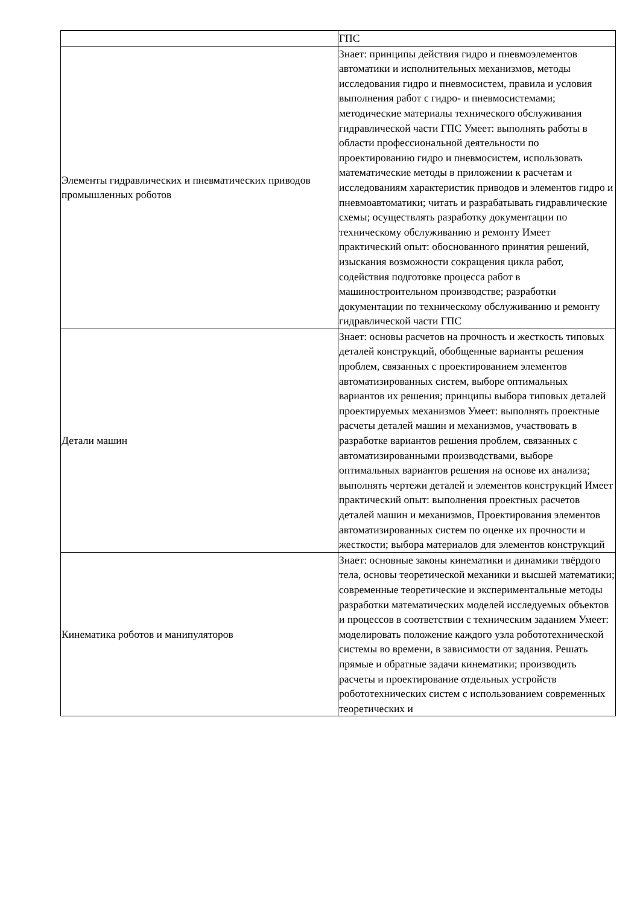| | ГПС |
| Элементы гидравлических и пневматических приводов промышленных роботов | Знает: принципы действия гидро и пневмоэлементов автоматики и исполнительных механизмов, методы исследования гидро и пневмосистем, правила и условия выполнения работ с гидро- и пневмосистемами; методические материалы технического обслуживания гидравлической части ГПС Умеет: выполнять работы в области профессиональной деятельности по проектированию гидро и пневмосистем, использовать математические методы в приложении к расчетам и исследованиям характеристик приводов и элементов гидро и пневмоавтоматики; читать и разрабатывать гидравлические схемы; осуществлять разработку документации по техническому обслуживанию и ремонту Имеет практический опыт: обоснованного принятия решений, изыскания возможности сокращения цикла работ, содействия подготовке процесса работ в машиностроительном производстве; разработки документации по техническому обслуживанию и ремонту гидравлической части ГПС |
| Детали машин | Знает: основы расчетов на прочность и жесткость типовых деталей конструкций, обобщенные варианты решения проблем, связанных с проектированием элементов автоматизированных систем, выборе оптимальных вариантов их решения; принципы выбора типовых деталей проектируемых механизмов Умеет: выполнять проектные расчеты деталей машин и механизмов, участвовать в разработке вариантов решения проблем, связанных с автоматизированными производствами, выборе оптимальных вариантов решения на основе их анализа; выполнять чертежи деталей и элементов конструкций Имеет практический опыт: выполнения проектных расчетов деталей машин и механизмов, Проектирования элементов автоматизированных систем по оценке их прочности и жесткости; выбора материалов для элементов конструкций |
| Кинематика роботов и манипуляторов | Знает: основные законы кинематики и динамики твёрдого тела, основы теоретической механики и высшей математики; современные теоретические и экспериментальные методы разработки математических моделей исследуемых объектов и процессов в соответствии с техническим заданием Умеет: моделировать положение каждого узла робототехнической системы во времени, в зависимости от задания. Решать прямые и обратные задачи кинематики; производить расчеты и проектирование отдельных устройств робототехнических систем с использованием современных теоретических и |